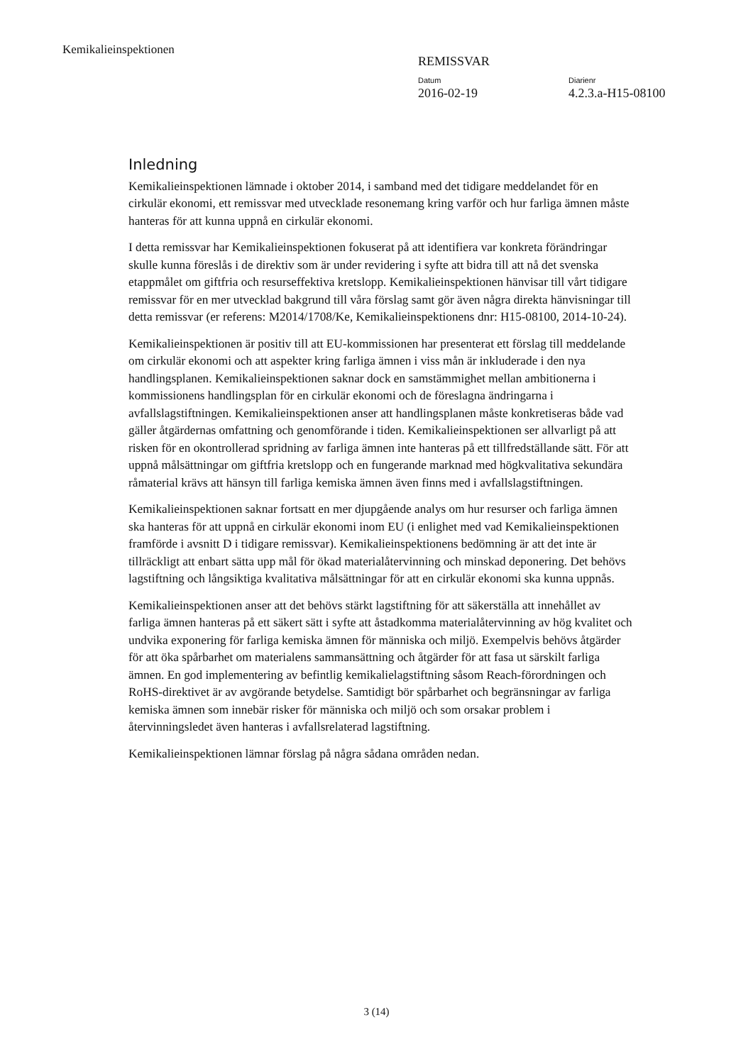Kemikalieinspektionen
REMISSVAR
Datum
2016-02-19
Diarienr
4.2.3.a-H15-08100
Inledning
Kemikalieinspektionen lämnade i oktober 2014, i samband med det tidigare meddelandet för en cirkulär ekonomi, ett remissvar med utvecklade resonemang kring varför och hur farliga ämnen måste hanteras för att kunna uppnå en cirkulär ekonomi.
I detta remissvar har Kemikalieinspektionen fokuserat på att identifiera var konkreta förändringar skulle kunna föreslås i de direktiv som är under revidering i syfte att bidra till att nå det svenska etappmålet om giftfria och resurseffektiva kretslopp. Kemikalieinspektionen hänvisar till vårt tidigare remissvar för en mer utvecklad bakgrund till våra förslag samt gör även några direkta hänvisningar till detta remissvar (er referens: M2014/1708/Ke, Kemikalieinspektionens dnr: H15-08100, 2014-10-24).
Kemikalieinspektionen är positiv till att EU-kommissionen har presenterat ett förslag till meddelande om cirkulär ekonomi och att aspekter kring farliga ämnen i viss mån är inkluderade i den nya handlingsplanen. Kemikalieinspektionen saknar dock en samstämmighet mellan ambitionerna i kommissionens handlingsplan för en cirkulär ekonomi och de föreslagna ändringarna i avfallslagstiftningen. Kemikalieinspektionen anser att handlingsplanen måste konkretiseras både vad gäller åtgärdernas omfattning och genomförande i tiden. Kemikalieinspektionen ser allvarligt på att risken för en okontrollerad spridning av farliga ämnen inte hanteras på ett tillfredställande sätt. För att uppnå målsättningar om giftfria kretslopp och en fungerande marknad med högkvalitativa sekundära råmaterial krävs att hänsyn till farliga kemiska ämnen även finns med i avfallslagstiftningen.
Kemikalieinspektionen saknar fortsatt en mer djupgående analys om hur resurser och farliga ämnen ska hanteras för att uppnå en cirkulär ekonomi inom EU (i enlighet med vad Kemikalieinspektionen framförde i avsnitt D i tidigare remissvar). Kemikalieinspektionens bedömning är att det inte är tillräckligt att enbart sätta upp mål för ökad materialåtervinning och minskad deponering. Det behövs lagstiftning och långsiktiga kvalitativa målsättningar för att en cirkulär ekonomi ska kunna uppnås.
Kemikalieinspektionen anser att det behövs stärkt lagstiftning för att säkerställa att innehållet av farliga ämnen hanteras på ett säkert sätt i syfte att åstadkomma materialåtervinning av hög kvalitet och undvika exponering för farliga kemiska ämnen för människa och miljö. Exempelvis behövs åtgärder för att öka spårbarhet om materialens sammansättning och åtgärder för att fasa ut särskilt farliga ämnen. En god implementering av befintlig kemikalielagstiftning såsom Reach-förordningen och RoHS-direktivet är av avgörande betydelse. Samtidigt bör spårbarhet och begränsningar av farliga kemiska ämnen som innebär risker för människa och miljö och som orsakar problem i återvinningsledet även hanteras i avfallsrelaterad lagstiftning.
Kemikalieinspektionen lämnar förslag på några sådana områden nedan.
3 (14)